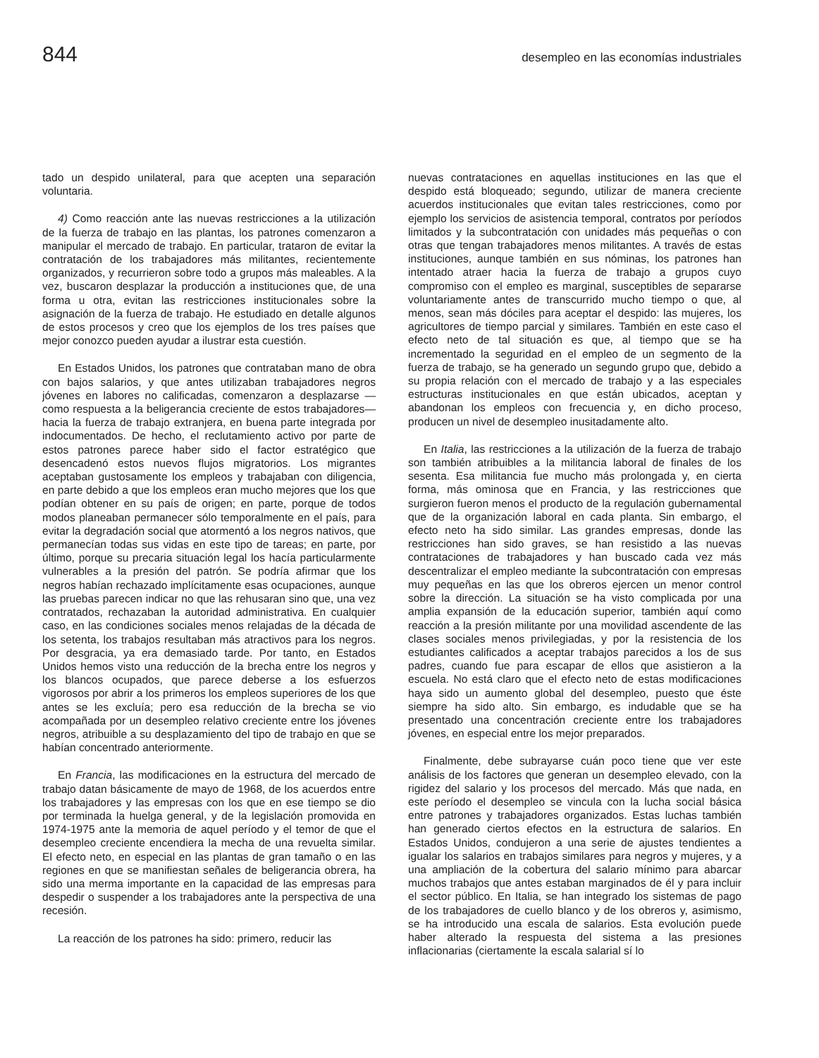844 desempleo en las economías industriales
tado un despido unilateral, para que acepten una separación voluntaria.
4) Como reacción ante las nuevas restricciones a la utilización de la fuerza de trabajo en las plantas, los patrones comenzaron a manipular el mercado de trabajo. En particular, trataron de evitar la contratación de los trabajadores más militantes, recientemente organizados, y recurrieron sobre todo a grupos más maleables. A la vez, buscaron desplazar la producción a instituciones que, de una forma u otra, evitan las restricciones institucionales sobre la asignación de la fuerza de trabajo. He estudiado en detalle algunos de estos procesos y creo que los ejemplos de los tres países que mejor conozco pueden ayudar a ilustrar esta cuestión.
En Estados Unidos, los patrones que contrataban mano de obra con bajos salarios, y que antes utilizaban trabajadores negros jóvenes en labores no calificadas, comenzaron a desplazarse —como respuesta a la beligerancia creciente de estos trabajadores— hacia la fuerza de trabajo extranjera, en buena parte integrada por indocumentados. De hecho, el reclutamiento activo por parte de estos patrones parece haber sido el factor estratégico que desencadenó estos nuevos flujos migratorios. Los migrantes aceptaban gustosamente los empleos y trabajaban con diligencia, en parte debido a que los empleos eran mucho mejores que los que podían obtener en su país de origen; en parte, porque de todos modos planeaban permanecer sólo temporalmente en el país, para evitar la degradación social que atormentó a los negros nativos, que permanecían todas sus vidas en este tipo de tareas; en parte, por último, porque su precaria situación legal los hacía particularmente vulnerables a la presión del patrón. Se podría afirmar que los negros habían rechazado implícitamente esas ocupaciones, aunque las pruebas parecen indicar no que las rehusaran sino que, una vez contratados, rechazaban la autoridad administrativa. En cualquier caso, en las condiciones sociales menos relajadas de la década de los setenta, los trabajos resultaban más atractivos para los negros. Por desgracia, ya era demasiado tarde. Por tanto, en Estados Unidos hemos visto una reducción de la brecha entre los negros y los blancos ocupados, que parece deberse a los esfuerzos vigorosos por abrir a los primeros los empleos superiores de los que antes se les excluía; pero esa reducción de la brecha se vio acompañada por un desempleo relativo creciente entre los jóvenes negros, atribuible a su desplazamiento del tipo de trabajo en que se habían concentrado anteriormente.
En Francia, las modificaciones en la estructura del mercado de trabajo datan básicamente de mayo de 1968, de los acuerdos entre los trabajadores y las empresas con los que en ese tiempo se dio por terminada la huelga general, y de la legislación promovida en 1974-1975 ante la memoria de aquel período y el temor de que el desempleo creciente encendiera la mecha de una revuelta similar. El efecto neto, en especial en las plantas de gran tamaño o en las regiones en que se manifiestan señales de beligerancia obrera, ha sido una merma importante en la capacidad de las empresas para despedir o suspender a los trabajadores ante la perspectiva de una recesión.
La reacción de los patrones ha sido: primero, reducir las
nuevas contrataciones en aquellas instituciones en las que el despido está bloqueado; segundo, utilizar de manera creciente acuerdos institucionales que evitan tales restricciones, como por ejemplo los servicios de asistencia temporal, contratos por períodos limitados y la subcontratación con unidades más pequeñas o con otras que tengan trabajadores menos militantes. A través de estas instituciones, aunque también en sus nóminas, los patrones han intentado atraer hacia la fuerza de trabajo a grupos cuyo compromiso con el empleo es marginal, susceptibles de separarse voluntariamente antes de transcurrido mucho tiempo o que, al menos, sean más dóciles para aceptar el despido: las mujeres, los agricultores de tiempo parcial y similares. También en este caso el efecto neto de tal situación es que, al tiempo que se ha incrementado la seguridad en el empleo de un segmento de la fuerza de trabajo, se ha generado un segundo grupo que, debido a su propia relación con el mercado de trabajo y a las especiales estructuras institucionales en que están ubicados, aceptan y abandonan los empleos con frecuencia y, en dicho proceso, producen un nivel de desempleo inusitadamente alto.
En Italia, las restricciones a la utilización de la fuerza de trabajo son también atribuibles a la militancia laboral de finales de los sesenta. Esa militancia fue mucho más prolongada y, en cierta forma, más ominosa que en Francia, y las restricciones que surgieron fueron menos el producto de la regulación gubernamental que de la organización laboral en cada planta. Sin embargo, el efecto neto ha sido similar. Las grandes empresas, donde las restricciones han sido graves, se han resistido a las nuevas contrataciones de trabajadores y han buscado cada vez más descentralizar el empleo mediante la subcontratación con empresas muy pequeñas en las que los obreros ejercen un menor control sobre la dirección. La situación se ha visto complicada por una amplia expansión de la educación superior, también aquí como reacción a la presión militante por una movilidad ascendente de las clases sociales menos privilegiadas, y por la resistencia de los estudiantes calificados a aceptar trabajos parecidos a los de sus padres, cuando fue para escapar de ellos que asistieron a la escuela. No está claro que el efecto neto de estas modificaciones haya sido un aumento global del desempleo, puesto que éste siempre ha sido alto. Sin embargo, es indudable que se ha presentado una concentración creciente entre los trabajadores jóvenes, en especial entre los mejor preparados.
Finalmente, debe subrayarse cuán poco tiene que ver este análisis de los factores que generan un desempleo elevado, con la rigidez del salario y los procesos del mercado. Más que nada, en este período el desempleo se vincula con la lucha social básica entre patrones y trabajadores organizados. Estas luchas también han generado ciertos efectos en la estructura de salarios. En Estados Unidos, condujeron a una serie de ajustes tendientes a igualar los salarios en trabajos similares para negros y mujeres, y a una ampliación de la cobertura del salario mínimo para abarcar muchos trabajos que antes estaban marginados de él y para incluir el sector público. En Italia, se han integrado los sistemas de pago de los trabajadores de cuello blanco y de los obreros y, asimismo, se ha introducido una escala de salarios. Esta evolución puede haber alterado la respuesta del sistema a las presiones inflacionarias (ciertamente la escala salarial sí lo